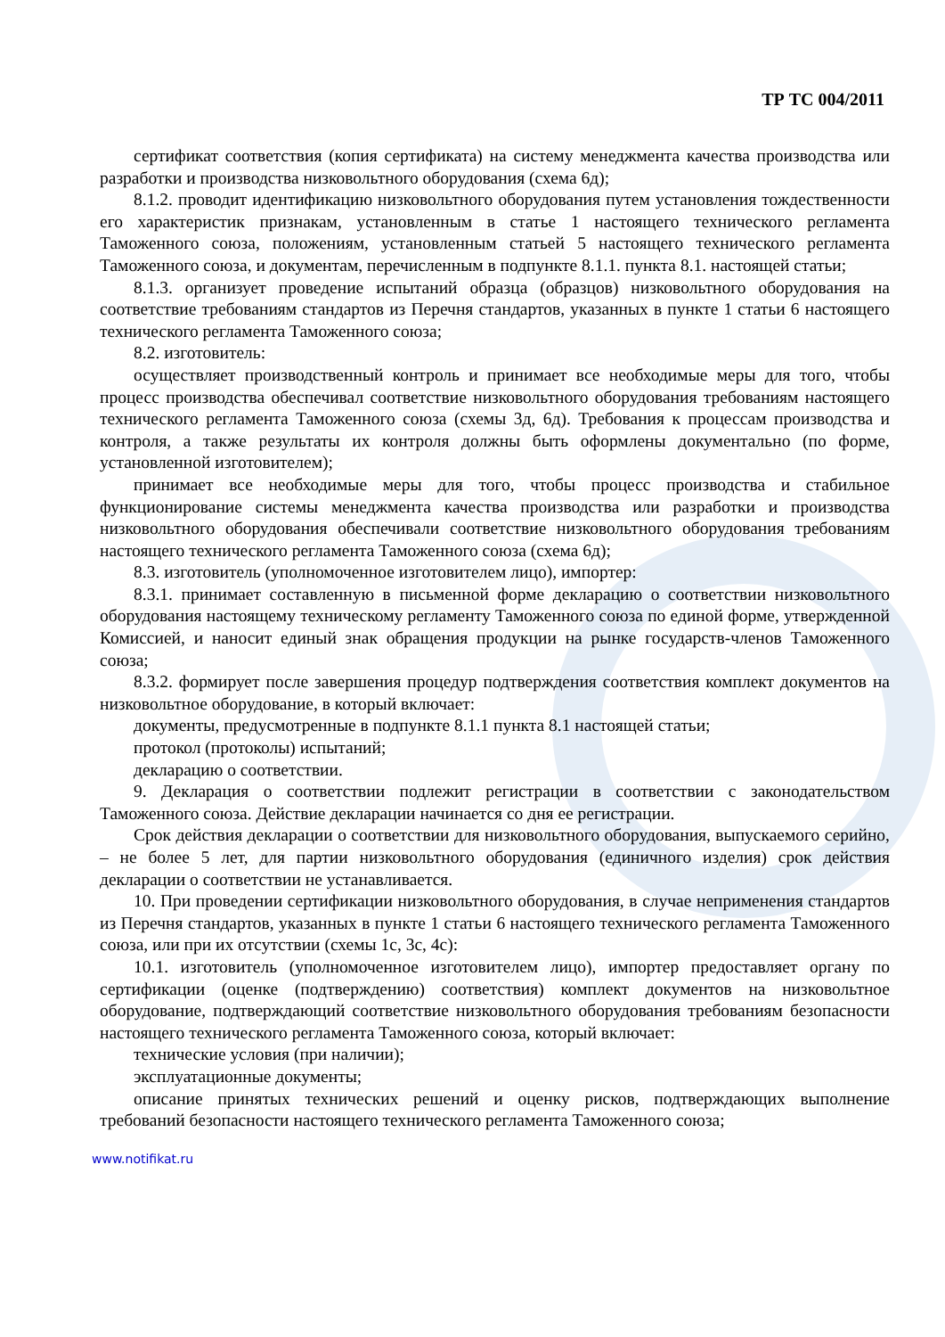ТР ТС 004/2011
сертификат соответствия (копия сертификата) на систему менеджмента качества производства или разработки и производства низковольтного оборудования (схема 6д);
8.1.2. проводит идентификацию низковольтного оборудования путем установления тождественности его характеристик признакам, установленным в статье 1 настоящего технического регламента Таможенного союза, положениям, установленным статьей 5 настоящего технического регламента Таможенного союза, и документам, перечисленным в подпункте 8.1.1. пункта 8.1. настоящей статьи;
8.1.3. организует проведение испытаний образца (образцов) низковольтного оборудования на соответствие требованиям стандартов из Перечня стандартов, указанных в пункте 1 статьи 6 настоящего технического регламента Таможенного союза;
8.2. изготовитель:
осуществляет производственный контроль и принимает все необходимые меры для того, чтобы процесс производства обеспечивал соответствие низковольтного оборудования требованиям настоящего технического регламента Таможенного союза (схемы 3д, 6д). Требования к процессам производства и контроля, а также результаты их контроля должны быть оформлены документально (по форме, установленной изготовителем);
принимает все необходимые меры для того, чтобы процесс производства и стабильное функционирование системы менеджмента качества производства или разработки и производства низковольтного оборудования обеспечивали соответствие низковольтного оборудования требованиям настоящего технического регламента Таможенного союза (схема 6д);
8.3. изготовитель (уполномоченное изготовителем лицо), импортер:
8.3.1. принимает составленную в письменной форме декларацию о соответствии низковольтного оборудования настоящему техническому регламенту Таможенного союза по единой форме, утвержденной Комиссией, и наносит единый знак обращения продукции на рынке государств-членов Таможенного союза;
8.3.2. формирует после завершения процедур подтверждения соответствия комплект документов на низковольтное оборудование, в который включает:
документы, предусмотренные в подпункте 8.1.1 пункта 8.1 настоящей статьи;
протокол (протоколы) испытаний;
декларацию о соответствии.
9. Декларация о соответствии подлежит регистрации в соответствии с законодательством Таможенного союза. Действие декларации начинается со дня ее регистрации.
Срок действия декларации о соответствии для низковольтного оборудования, выпускаемого серийно, – не более 5 лет, для партии низковольтного оборудования (единичного изделия) срок действия декларации о соответствии не устанавливается.
10. При проведении сертификации низковольтного оборудования, в случае неприменения стандартов из Перечня стандартов, указанных в пункте 1 статьи 6 настоящего технического регламента Таможенного союза, или при их отсутствии (схемы 1с, 3с, 4с):
10.1. изготовитель (уполномоченное изготовителем лицо), импортер предоставляет органу по сертификации (оценке (подтверждению) соответствия) комплект документов на низковольтное оборудование, подтверждающий соответствие низковольтного оборудования требованиям безопасности настоящего технического регламента Таможенного союза, который включает:
технические условия (при наличии);
эксплуатационные документы;
описание принятых технических решений и оценку рисков, подтверждающих выполнение требований безопасности настоящего технического регламента Таможенного союза;
www.notifikat.ru